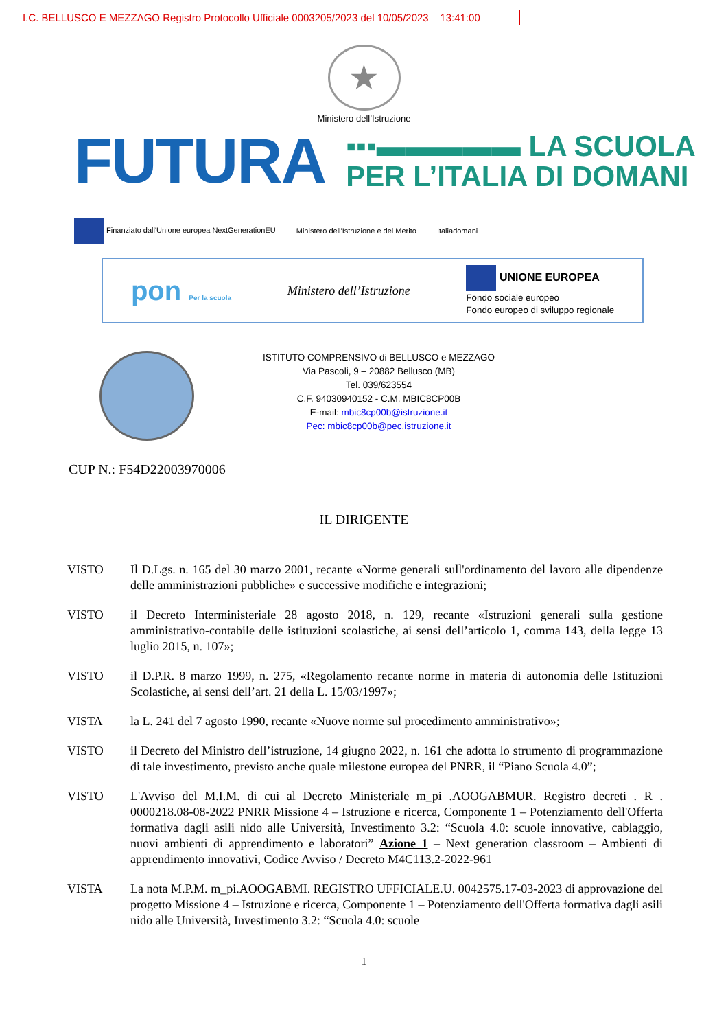I.C. BELLUSCO E MEZZAGO Registro Protocollo Ufficiale 0003205/2023 del 10/05/2023 13:41:00
★
Ministero dell’Istruzione
FUTURA
▪▪▪▬▬▬▬▬ LA SCUOLA
PER L’ITALIA DI DOMANI
Finanziato dall'Unione europea NextGenerationEU Ministero dell'Istruzione e del Merito Italiadomani
pon Per la scuola Ministero dell’Istruzione UNIONE EUROPEA
Fondo sociale europeo
Fondo europeo di sviluppo regionale
ISTITUTO COMPRENSIVO di BELLUSCO e MEZZAGO
Via Pascoli, 9 – 20882 Bellusco (MB)
Tel. 039/623554
C.F. 94030940152 - C.M. MBIC8CP00B
E-mail: mbic8cp00b@istruzione.it
Pec: mbic8cp00b@pec.istruzione.it
CUP N.: F54D22003970006
IL DIRIGENTE
VISTO Il D.Lgs. n. 165 del 30 marzo 2001, recante «Norme generali sull'ordinamento del lavoro alle dipendenze delle amministrazioni pubbliche» e successive modifiche e integrazioni;
VISTO il Decreto Interministeriale 28 agosto 2018, n. 129, recante «Istruzioni generali sulla gestione amministrativo-contabile delle istituzioni scolastiche, ai sensi dell’articolo 1, comma 143, della legge 13 luglio 2015, n. 107»;
VISTO il D.P.R. 8 marzo 1999, n. 275, «Regolamento recante norme in materia di autonomia delle Istituzioni Scolastiche, ai sensi dell’art. 21 della L. 15/03/1997»;
VISTA la L. 241 del 7 agosto 1990, recante «Nuove norme sul procedimento amministrativo»;
VISTO il Decreto del Ministro dell’istruzione, 14 giugno 2022, n. 161 che adotta lo strumento di programmazione di tale investimento, previsto anche quale milestone europea del PNRR, il “Piano Scuola 4.0”;
VISTO L'Avviso del M.I.M. di cui al Decreto Ministeriale m_pi .AOOGABMUR. Registro decreti . R . 0000218.08-08-2022 PNRR Missione 4 – Istruzione e ricerca, Componente 1 – Potenziamento dell'Offerta formativa dagli asili nido alle Università, Investimento 3.2: “Scuola 4.0: scuole innovative, cablaggio, nuovi ambienti di apprendimento e laboratori” Azione 1 – Next generation classroom – Ambienti di apprendimento innovativi, Codice Avviso / Decreto M4C113.2-2022-961
VISTA La nota M.P.M. m_pi.AOOGABMI. REGISTRO UFFICIALE.U. 0042575.17-03-2023 di approvazione del progetto Missione 4 – Istruzione e ricerca, Componente 1 – Potenziamento dell'Offerta formativa dagli asili nido alle Università, Investimento 3.2: “Scuola 4.0: scuole
1